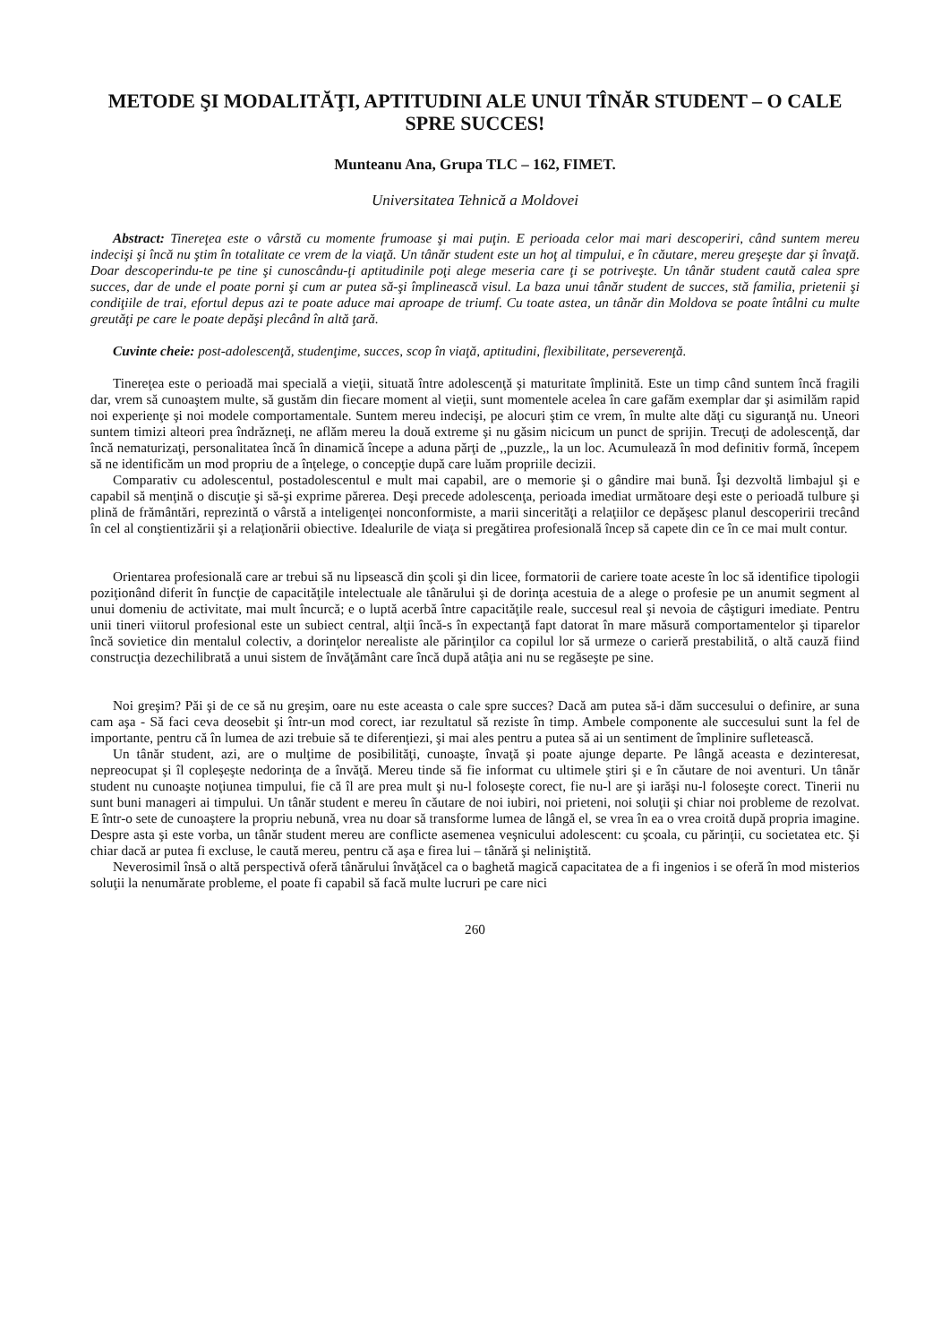METODE ŞI MODALITĂŢI, APTITUDINI ALE UNUI TÎNĂR STUDENT – O CALE SPRE SUCCES!
Munteanu Ana, Grupa TLC – 162, FIMET.
Universitatea Tehnică a Moldovei
Abstract: Tinereţea este o vârstă cu momente frumoase şi mai puţin. E perioada celor mai mari descoperiri, când suntem mereu indecişi şi încă nu ştim în totalitate ce vrem de la viaţă. Un tânăr student este un hoţ al timpului, e în căutare, mereu greşeşte dar şi învaţă. Doar descoperindu-te pe tine şi cunoscându-ţi aptitudinile poţi alege meseria care ţi se potriveşte. Un tânăr student caută calea spre succes, dar de unde el poate porni şi cum ar putea să-şi împlinească visul. La baza unui tânăr student de succes, stă familia, prietenii şi condiţiile de trai, efortul depus azi te poate aduce mai aproape de triumf. Cu toate astea, un tânăr din Moldova se poate întâlni cu multe greutăţi pe care le poate depăşi plecând în altă ţară.
Cuvinte cheie: post-adolescenţă, studenţime, succes, scop în viaţă, aptitudini, flexibilitate, perseverenţă.
Tinereţea este o perioadă mai specială a vieţii, situată între adolescenţă şi maturitate împlinită. Este un timp când suntem încă fragili dar, vrem să cunoaştem multe, să gustăm din fiecare moment al vieţii, sunt momentele acelea în care gafăm exemplar dar şi asimilăm rapid noi experienţe şi noi modele comportamentale. Suntem mereu indecişi, pe alocuri ştim ce vrem, în multe alte dăţi cu siguranţă nu. Uneori suntem timizi alteori prea îndrăzneţi, ne aflăm mereu la două extreme şi nu găsim nicicum un punct de sprijin. Trecuţi de adolescenţă, dar încă nematurizaţi, personalitatea încă în dinamică începe a aduna părţi de ,,puzzle,, la un loc. Acumulează în mod definitiv formă, începem să ne identificăm un mod propriu de a înţelege, o concepţie după care luăm propriile decizii.
Comparativ cu adolescentul, postadolescentul e mult mai capabil, are o memorie şi o gândire mai bună. Îşi dezvoltă limbajul şi e capabil să menţină o discuţie şi să-şi exprime părerea. Deşi precede adolescenţa, perioada imediat următoare deşi este o perioadă tulbure şi plină de frământări, reprezintă o vârstă a inteligenţei nonconformiste, a marii sincerităţi a relaţiilor ce depăşesc planul descoperirii trecând în cel al conştientizării şi a relaţionării obiective. Idealurile de viaţa si pregătirea profesională încep să capete din ce în ce mai mult contur.
Orientarea profesională care ar trebui să nu lipsească din şcoli şi din licee, formatorii de cariere toate aceste în loc să identifice tipologii poziţionând diferit în funcţie de capacităţile intelectuale ale tânărului şi de dorinţa acestuia de a alege o profesie pe un anumit segment al unui domeniu de activitate, mai mult încurcă; e o luptă acerbă între capacităţile reale, succesul real şi nevoia de câştiguri imediate. Pentru unii tineri viitorul profesional este un subiect central, alţii încă-s în expectanţă fapt datorat în mare măsură comportamentelor şi tiparelor încă sovietice din mentalul colectiv, a dorinţelor nerealiste ale părinţilor ca copilul lor să urmeze o carieră prestabilită, o altă cauză fiind construcţia dezechilibrată a unui sistem de învăţământ care încă după atâţia ani nu se regăseşte pe sine.
Noi greşim? Păi şi de ce să nu greşim, oare nu este aceasta o cale spre succes? Dacă am putea să-i dăm succesului o definire, ar suna cam aşa - Să faci ceva deosebit şi într-un mod corect, iar rezultatul să reziste în timp. Ambele componente ale succesului sunt la fel de importante, pentru că în lumea de azi trebuie să te diferenţiezi, şi mai ales pentru a putea să ai un sentiment de împlinire sufletească.
Un tânăr student, azi, are o mulţime de posibilităţi, cunoaşte, învaţă şi poate ajunge departe. Pe lângă aceasta e dezinteresat, nepreocupat şi îl copleşeşte nedorinţa de a învăţă. Mereu tinde să fie informat cu ultimele ştiri şi e în căutare de noi aventuri. Un tânăr student nu cunoaşte noţiunea timpului, fie că îl are prea mult şi nu-l foloseşte corect, fie nu-l are şi iarăşi nu-l foloseşte corect. Tinerii nu sunt buni manageri ai timpului. Un tânăr student e mereu în căutare de noi iubiri, noi prieteni, noi soluţii şi chiar noi probleme de rezolvat. E într-o sete de cunoaştere la propriu nebună, vrea nu doar să transforme lumea de lângă el, se vrea în ea o vrea croită după propria imagine. Despre asta şi este vorba, un tânăr student mereu are conflicte asemenea veşnicului adolescent: cu şcoala, cu părinţii, cu societatea etc. Şi chiar dacă ar putea fi excluse, le caută mereu, pentru că aşa e firea lui – tânără şi neliniştită.
Neverosimil însă o altă perspectivă oferă tânărului învăţăcel ca o baghetă magică capacitatea de a fi ingenios i se oferă în mod misterios soluţii la nenumărate probleme, el poate fi capabil să facă multe lucruri pe care nici
260